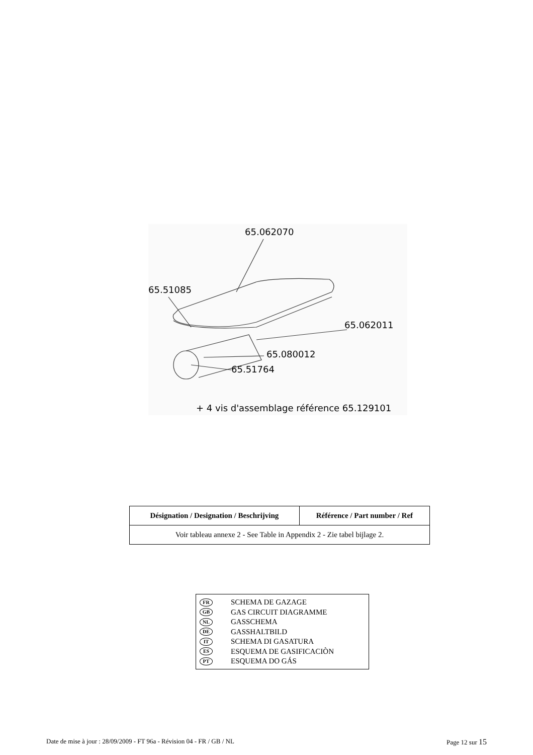65.062070
65.51085
65.062011
65.080012
65.51764
+ 4 vis d'assemblage référence 65.129101
| Désignation / Designation / Beschrijving | Référence / Part number / Ref |
| --- | --- |
| Voir tableau annexe 2 - See Table in Appendix 2 - Zie tabel bijlage 2. | |
FR SCHEMA DE GAZAGE
GB GAS CIRCUIT DIAGRAMME
NL GASSCHEMA
DE GASSHALTBILD
IT SCHEMA DI GASATURA
ES ESQUEMA DE GASIFICACIÒN
PT ESQUEMA DO GÁS
Date de mise à jour : 28/09/2009 - FT 96a - Révision 04 - FR / GB / NL Page 12 sur 15